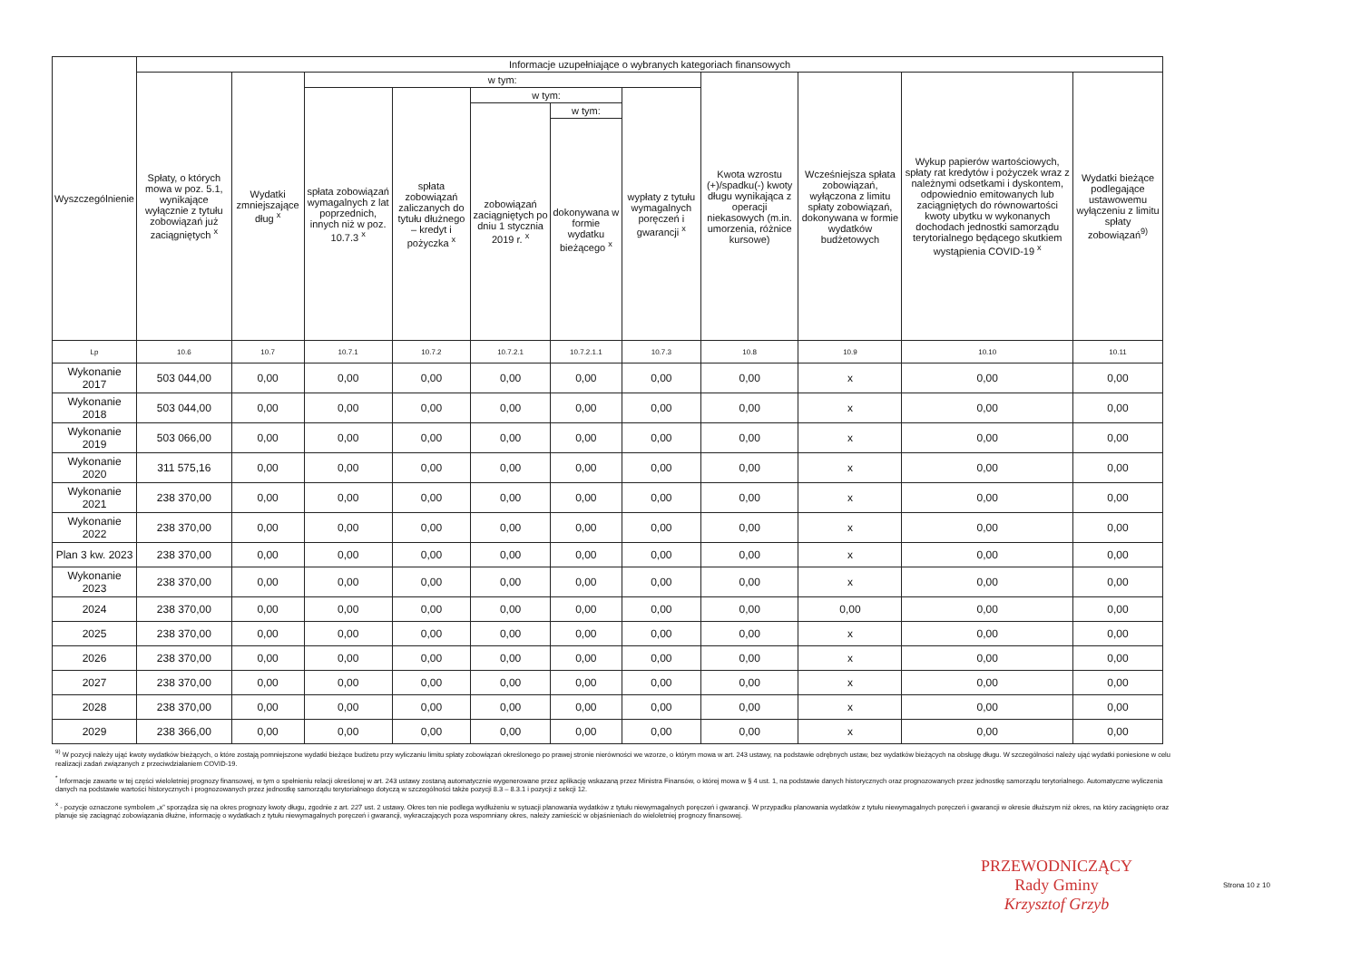| Wyszczególnienie | Informacje uzupełniające o wybranych kategoriach finansowych | | | | | | | | | | |
| --- | --- | --- | --- | --- | --- | --- | --- | --- | --- | --- | --- |
| | Spłaty, o których mowa w poz. 5.1, wynikające wyłącznie z tytułu zobowiązań już zaciągniętych <sup>x</sup> | Wydatki zmniejszające dług <sup>x</sup> | w tym: | | | | | Kwota wzrostu (+)/spadku(-) kwoty długu wynikająca z operacji niekasowych (m.in. umorzenia, różnice kursowe) | Wcześniejsza spłata zobowiązań, wyłączona z limitu spłaty zobowiązań, dokonywana w formie wydatków budżetowych | Wykup papierów wartościowych, spłaty rat kredytów i pożyczek wraz z należnymi odsetkami i dyskontem, odpowiednio emitowanych lub zaciągniętych do równowartości kwoty ubytku w wykonanych dochodach jednostki samorządu terytorialnego będącego skutkiem wystąpienia COVID-19 <sup>x</sup> | Wydatki bieżące podlegające ustawowemu wyłączeniu z limitu spłaty zobowiązań<sup>9)</sup> |
| | | | spłata zobowiązań wymagalnych z lat poprzednich, innych niż w poz. 10.7.3 <sup>x</sup> | spłata zobowiązań zaliczanych do tytułu dłużnego – kredyt i pożyczka <sup>x</sup> | w tym: | | wypłaty z tytułu wymagalnych poręczeń i gwarancji <sup>x</sup> | | | | |
| | | | | | zobowiązań zaciągniętych po dniu 1 stycznia 2019 r. <sup>x</sup> | w tym: | | | | | |
| | | | | | | dokonywana w formie wydatku bieżącego <sup>x</sup> | | | | | |
| Lp | 10.6 | 10.7 | 10.7.1 | 10.7.2 | 10.7.2.1 | 10.7.2.1.1 | 10.7.3 | 10.8 | 10.9 | 10.10 | 10.11 |
| Wykonanie 2017 | 503 044,00 | 0,00 | 0,00 | 0,00 | 0,00 | 0,00 | 0,00 | 0,00 | x | 0,00 | 0,00 |
| Wykonanie 2018 | 503 044,00 | 0,00 | 0,00 | 0,00 | 0,00 | 0,00 | 0,00 | 0,00 | x | 0,00 | 0,00 |
| Wykonanie 2019 | 503 066,00 | 0,00 | 0,00 | 0,00 | 0,00 | 0,00 | 0,00 | 0,00 | x | 0,00 | 0,00 |
| Wykonanie 2020 | 311 575,16 | 0,00 | 0,00 | 0,00 | 0,00 | 0,00 | 0,00 | 0,00 | x | 0,00 | 0,00 |
| Wykonanie 2021 | 238 370,00 | 0,00 | 0,00 | 0,00 | 0,00 | 0,00 | 0,00 | 0,00 | x | 0,00 | 0,00 |
| Wykonanie 2022 | 238 370,00 | 0,00 | 0,00 | 0,00 | 0,00 | 0,00 | 0,00 | 0,00 | x | 0,00 | 0,00 |
| Plan 3 kw. 2023 | 238 370,00 | 0,00 | 0,00 | 0,00 | 0,00 | 0,00 | 0,00 | 0,00 | x | 0,00 | 0,00 |
| Wykonanie 2023 | 238 370,00 | 0,00 | 0,00 | 0,00 | 0,00 | 0,00 | 0,00 | 0,00 | x | 0,00 | 0,00 |
| 2024 | 238 370,00 | 0,00 | 0,00 | 0,00 | 0,00 | 0,00 | 0,00 | 0,00 | 0,00 | 0,00 | 0,00 |
| 2025 | 238 370,00 | 0,00 | 0,00 | 0,00 | 0,00 | 0,00 | 0,00 | 0,00 | x | 0,00 | 0,00 |
| 2026 | 238 370,00 | 0,00 | 0,00 | 0,00 | 0,00 | 0,00 | 0,00 | 0,00 | x | 0,00 | 0,00 |
| 2027 | 238 370,00 | 0,00 | 0,00 | 0,00 | 0,00 | 0,00 | 0,00 | 0,00 | x | 0,00 | 0,00 |
| 2028 | 238 370,00 | 0,00 | 0,00 | 0,00 | 0,00 | 0,00 | 0,00 | 0,00 | x | 0,00 | 0,00 |
| 2029 | 238 366,00 | 0,00 | 0,00 | 0,00 | 0,00 | 0,00 | 0,00 | 0,00 | x | 0,00 | 0,00 |
<sup>9)</sup> W pozycji należy ująć kwoty wydatków bieżących, o które zostają pomniejszone wydatki bieżące budżetu przy wyliczaniu limitu spłaty zobowiązań określonego po prawej stronie nierówności we wzorze, o którym mowa w art. 243 ustawy, na podstawie odrębnych ustaw, bez wydatków bieżących na obsługę długu. W szczególności należy ująć wydatki poniesione w celu realizacji zadań związanych z przeciwdziałaniem COVID-19.
<sup>*</sup> Informacje zawarte w tej części wieloletniej prognozy finansowej, w tym o spełnieniu relacji określonej w art. 243 ustawy zostaną automatycznie wygenerowane przez aplikację wskazaną przez Ministra Finansów, o której mowa w § 4 ust. 1, na podstawie danych historycznych oraz prognozowanych przez jednostkę samorządu terytorialnego. Automatyczne wyliczenia danych na podstawie wartości historycznych i prognozowanych przez jednostkę samorządu terytorialnego dotyczą w szczególności także pozycji 8.3 – 8.3.1 i pozycji z sekcji 12.
<sup>x</sup> - pozycje oznaczone symbolem „x” sporządza się na okres prognozy kwoty długu, zgodnie z art. 227 ust. 2 ustawy. Okres ten nie podlega wydłużeniu w sytuacji planowania wydatków z tytułu niewymagalnych poręczeń i gwarancji. W przypadku planowania wydatków z tytułu niewymagalnych poręczeń i gwarancji w okresie dłuższym niż okres, na który zaciągnięto oraz planuje się zaciągnąć zobowiązania dłużne, informację o wydatkach z tytułu niewymagalnych poręczeń i gwarancji, wykraczających poza wspomniany okres, należy zamieścić w objaśnieniach do wieloletniej prognozy finansowej.
PRZEWODNICZĄCY
Rady Gminy
Krzysztof Grzyb
Strona 10 z 10